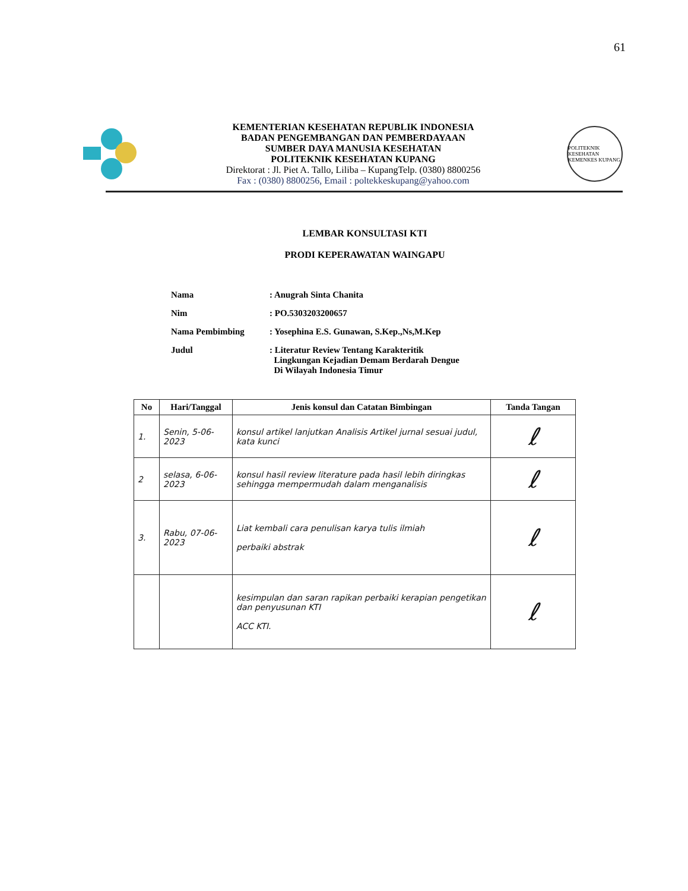61
KEMENTERIAN KESEHATAN REPUBLIK INDONESIA
BADAN PENGEMBANGAN DAN PEMBERDAYAAN
SUMBER DAYA MANUSIA KESEHATAN
POLITEKNIK KESEHATAN KUPANG
Direktorat : Jl. Piet A. Tallo, Liliba – KupangTelp. (0380) 8800256
Fax : (0380) 8800256, Email : poltekkeskupang@yahoo.com
POLITEKNIK KESEHATAN KEMENKES KUPANG
LEMBAR KONSULTASI KTI
PRODI KEPERAWATAN WAINGAPU
Nama: Anugrah Sinta Chanita
Nim: PO.5303203200657
Nama Pembimbing: Yosephina E.S. Gunawan, S.Kep.,Ns,M.Kep
Judul: Literatur Review Tentang Karakteritik
Lingkungan Kejadian Demam Berdarah Dengue
Di Wilayah Indonesia Timur
| No | Hari/Tanggal | Jenis konsul dan Catatan Bimbingan | Tanda Tangan |
| --- | --- | --- | --- |
| 1. | Senin, 5-06-2023 | konsul artikel lanjutkan Analisis Artikel jurnal sesuai judul, kata kunci | ℓ |
| 2 | selasa, 6-06-2023 | konsul hasil review literature pada hasil lebih diringkas sehingga mempermudah dalam menganalisis | ℓ |
| 3. | Rabu, 07-06-2023 | Liat kembali cara penulisan karya tulis ilmiah perbaiki abstrak | ℓ |
| | | kesimpulan dan saran rapikan perbaiki kerapian pengetikan dan penyusunan KTI ACC KTI. | ℓ |